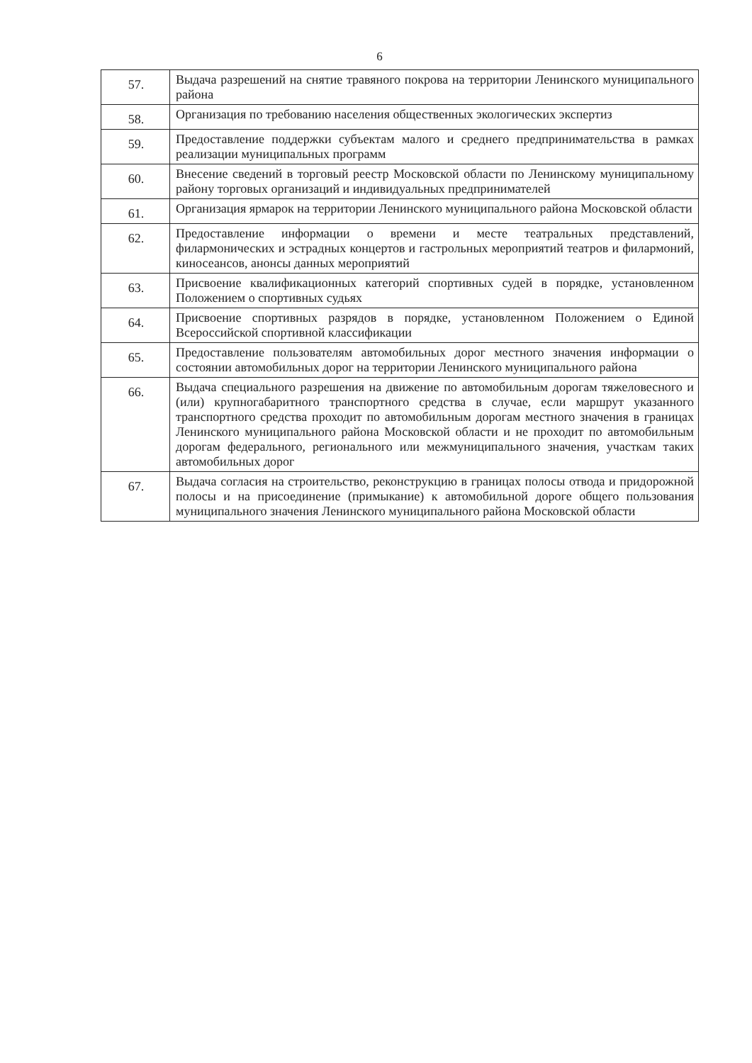6
| 57. | Выдача разрешений на снятие травяного покрова на территории Ленинского муниципального района |
| 58. | Организация по требованию населения общественных экологических экспертиз |
| 59. | Предоставление поддержки субъектам малого и среднего предпринимательства в рамках реализации муниципальных программ |
| 60. | Внесение сведений в торговый реестр Московской области по Ленинскому муниципальному району торговых организаций и индивидуальных предпринимателей |
| 61. | Организация ярмарок на территории Ленинского муниципального района Московской области |
| 62. | Предоставление информации о времени и месте театральных представлений, филармонических и эстрадных концертов и гастрольных мероприятий театров и филармоний, киносеансов, анонсы данных мероприятий |
| 63. | Присвоение квалификационных категорий спортивных судей в порядке, установленном Положением о спортивных судьях |
| 64. | Присвоение спортивных разрядов в порядке, установленном Положением о Единой Всероссийской спортивной классификации |
| 65. | Предоставление пользователям автомобильных дорог местного значения информации о состоянии автомобильных дорог на территории Ленинского муниципального района |
| 66. | Выдача специального разрешения на движение по автомобильным дорогам тяжеловесного и (или) крупногабаритного транспортного средства в случае, если маршрут указанного транспортного средства проходит по автомобильным дорогам местного значения в границах Ленинского муниципального района Московской области и не проходит по автомобильным дорогам федерального, регионального или межмуниципального значения, участкам таких автомобильных дорог |
| 67. | Выдача согласия на строительство, реконструкцию в границах полосы отвода и придорожной полосы и на присоединение (примыкание) к автомобильной дороге общего пользования муниципального значения Ленинского муниципального района Московской области |